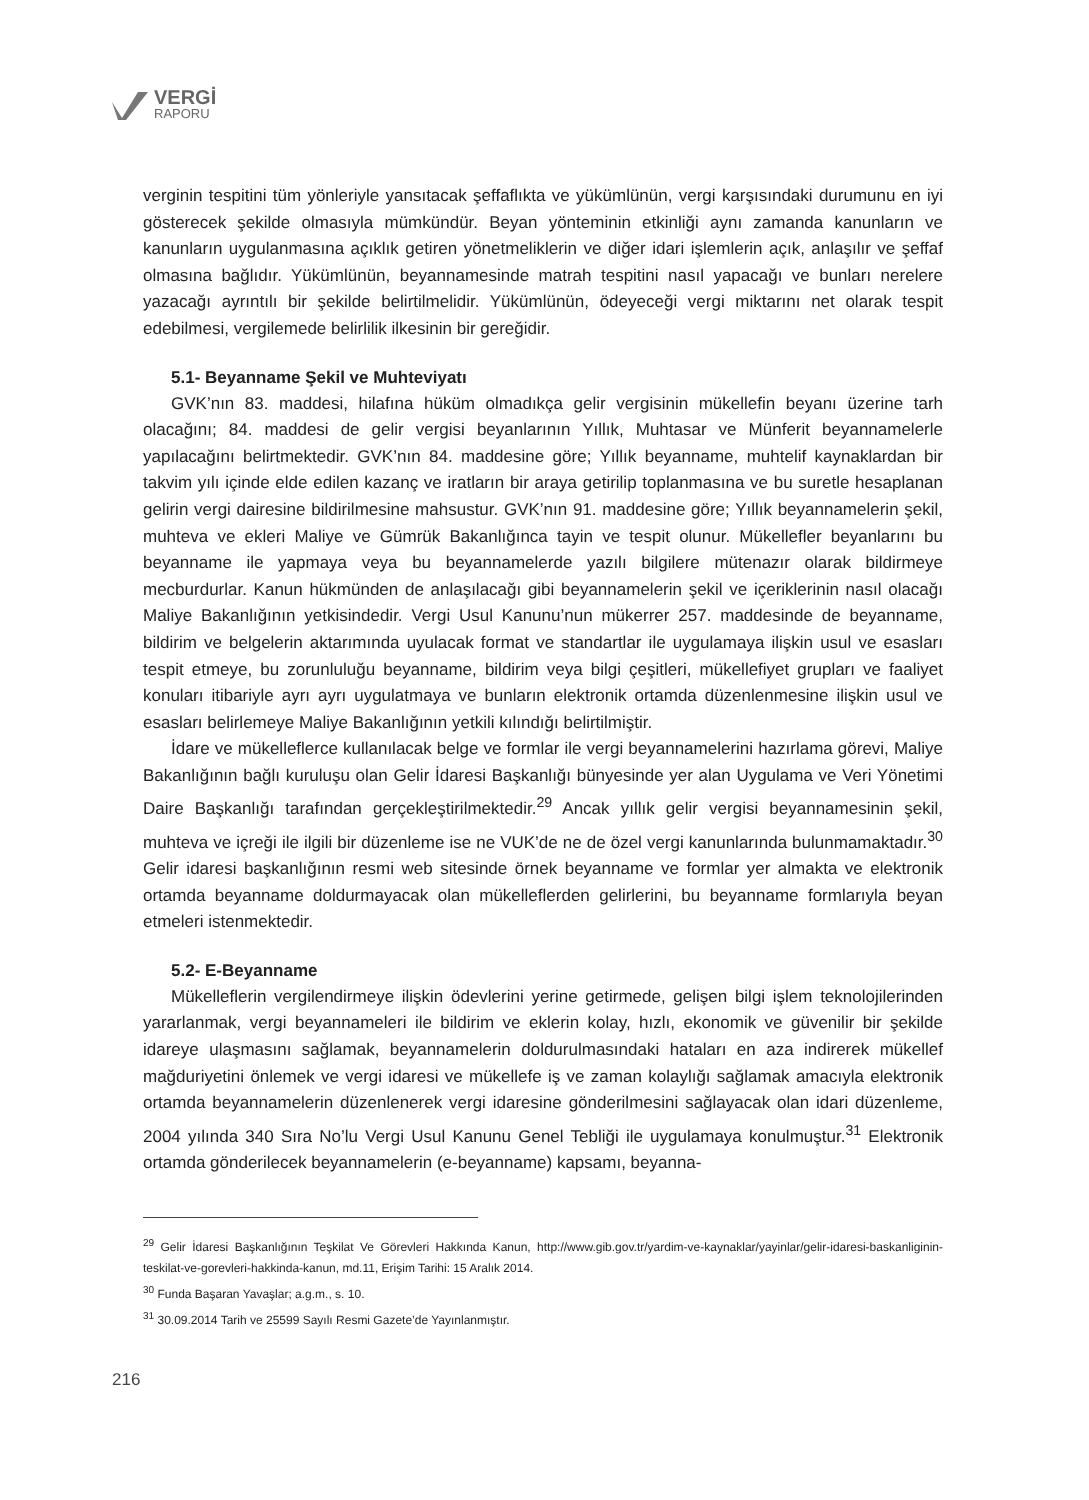VERGİ
RAPORU
verginin tespitini tüm yönleriyle yansıtacak şeffaflıkta ve yükümlünün, vergi karşısındaki durumunu en iyi gösterecek şekilde olmasıyla mümkündür. Beyan yönteminin etkinliği aynı zamanda kanunların ve kanunların uygulanmasına açıklık getiren yönetmeliklerin ve diğer idari işlemlerin açık, anlaşılır ve şeffaf olmasına bağlıdır. Yükümlünün, beyannamesinde matrah tespitini nasıl yapacağı ve bunları nerelere yazacağı ayrıntılı bir şekilde belirtilmelidir. Yükümlünün, ödeyeceği vergi miktarını net olarak tespit edebilmesi, vergilemede belirlilik ilkesinin bir gereğidir.
5.1- Beyanname Şekil ve Muhteviyatı
GVK’nın 83. maddesi, hilafına hüküm olmadıkça gelir vergisinin mükellefin beyanı üzerine tarh olacağını; 84. maddesi de gelir vergisi beyanlarının Yıllık, Muhtasar ve Münferit beyannamelerle yapılacağını belirtmektedir. GVK’nın 84. maddesine göre; Yıllık beyanname, muhtelif kaynaklardan bir takvim yılı içinde elde edilen kazanç ve iratların bir araya getirilip toplanmasına ve bu suretle hesaplanan gelirin vergi dairesine bildirilmesine mahsustur. GVK’nın 91. maddesine göre; Yıllık beyannamelerin şekil, muhteva ve ekleri Maliye ve Gümrük Bakanlığınca tayin ve tespit olunur. Mükellefler beyanlarını bu beyanname ile yapmaya veya bu beyannamelerde yazılı bilgilere mütenazır olarak bildirmeye mecburdurlar. Kanun hükmünden de anlaşılacağı gibi beyannamelerin şekil ve içeriklerinin nasıl olacağı Maliye Bakanlığının yetkisindedir. Vergi Usul Kanunu’nun mükerrer 257. maddesinde de beyanname, bildirim ve belgelerin aktarımında uyulacak format ve standartlar ile uygulamaya ilişkin usul ve esasları tespit etmeye, bu zorunluluğu beyanname, bildirim veya bilgi çeşitleri, mükellefiyet grupları ve faaliyet konuları itibariyle ayrı ayrı uygulatmaya ve bunların elektronik ortamda düzenlenmesine ilişkin usul ve esasları belirlemeye Maliye Bakanlığının yetkili kılındığı belirtilmiştir.
İdare ve mükelleflerce kullanılacak belge ve formlar ile vergi beyannamelerini hazırlama görevi, Maliye Bakanlığının bağlı kuruluşu olan Gelir İdaresi Başkanlığı bünyesinde yer alan Uygulama ve Veri Yönetimi Daire Başkanlığı tarafından gerçekleştirilmektedir.<sup>29</sup> Ancak yıllık gelir vergisi beyannamesinin şekil, muhteva ve içreği ile ilgili bir düzenleme ise ne VUK’de ne de özel vergi kanunlarında bulunmamaktadır.<sup>30</sup> Gelir idaresi başkanlığının resmi web sitesinde örnek beyanname ve formlar yer almakta ve elektronik ortamda beyanname doldurmayacak olan mükelleflerden gelirlerini, bu beyanname formlarıyla beyan etmeleri istenmektedir.
5.2- E-Beyanname
Mükelleflerin vergilendirmeye ilişkin ödevlerini yerine getirmede, gelişen bilgi işlem teknolojilerinden yararlanmak, vergi beyannameleri ile bildirim ve eklerin kolay, hızlı, ekonomik ve güvenilir bir şekilde idareye ulaşmasını sağlamak, beyannamelerin doldurulmasındaki hataları en aza indirerek mükellef mağduriyetini önlemek ve vergi idaresi ve mükellefe iş ve zaman kolaylığı sağlamak amacıyla elektronik ortamda beyannamelerin düzenlenerek vergi idaresine gönderilmesini sağlayacak olan idari düzenleme, 2004 yılında 340 Sıra No’lu Vergi Usul Kanunu Genel Tebliği ile uygulamaya konulmuştur.<sup>31</sup> Elektronik ortamda gönderilecek beyannamelerin (e-beyanname) kapsamı, beyanna-
<sup>29</sup> Gelir İdaresi Başkanlığının Teşkilat Ve Görevleri Hakkında Kanun, http://www.gib.gov.tr/yardim-ve-kaynaklar/yayinlar/gelir-idaresi-baskanliginin-teskilat-ve-gorevleri-hakkinda-kanun, md.11, Erişim Tarihi: 15 Aralık 2014.
<sup>30</sup> Funda Başaran Yavaşlar; a.g.m., s. 10.
<sup>31</sup> 30.09.2014 Tarih ve 25599 Sayılı Resmi Gazete’de Yayınlanmıştır.
216